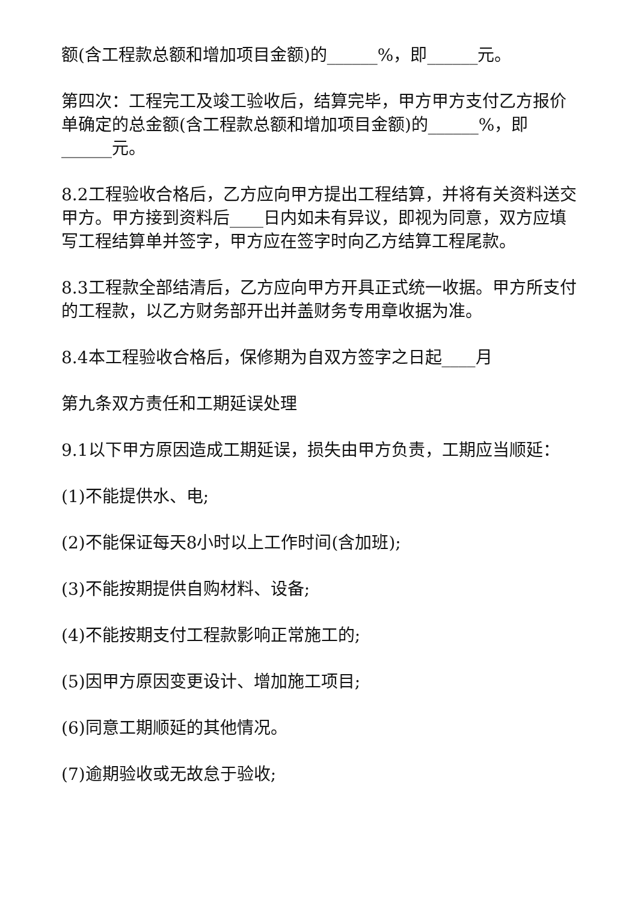额(含工程款总额和增加项目金额)的______%，即______元。
第四次：工程完工及竣工验收后，结算完毕，甲方甲方支付乙方报价单确定的总金额(含工程款总额和增加项目金额)的______%，即______元。
8.2工程验收合格后，乙方应向甲方提出工程结算，并将有关资料送交甲方。甲方接到资料后____日内如未有异议，即视为同意，双方应填写工程结算单并签字，甲方应在签字时向乙方结算工程尾款。
8.3工程款全部结清后，乙方应向甲方开具正式统一收据。甲方所支付的工程款，以乙方财务部开出并盖财务专用章收据为准。
8.4本工程验收合格后，保修期为自双方签字之日起____月
第九条双方责任和工期延误处理
9.1以下甲方原因造成工期延误，损失由甲方负责，工期应当顺延：
(1)不能提供水、电;
(2)不能保证每天8小时以上工作时间(含加班);
(3)不能按期提供自购材料、设备;
(4)不能按期支付工程款影响正常施工的;
(5)因甲方原因变更设计、增加施工项目;
(6)同意工期顺延的其他情况。
(7)逾期验收或无故怠于验收;